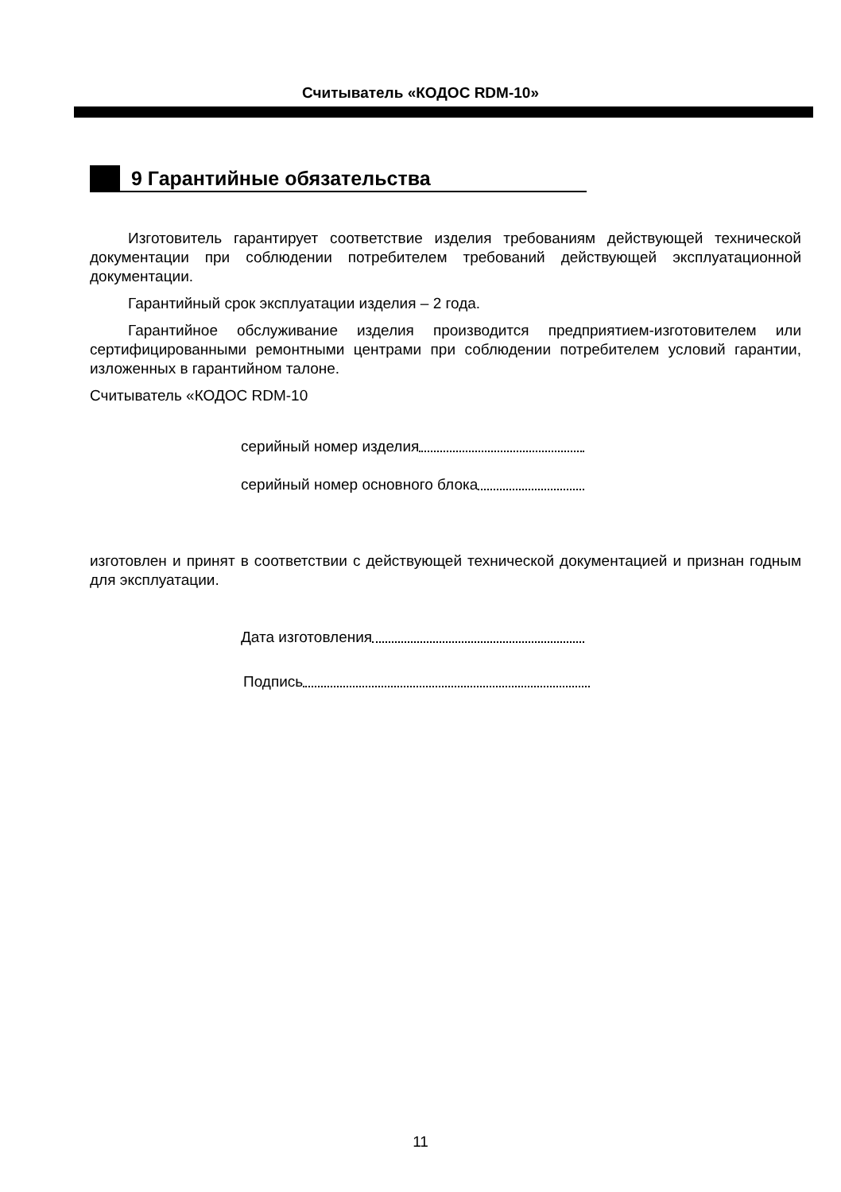Считыватель «КОДОС RDM-10»
9 Гарантийные обязательства
Изготовитель гарантирует соответствие изделия требованиям действующей технической документации при соблюдении потребителем требований действующей эксплуатационной документации.
Гарантийный срок эксплуатации изделия – 2 года.
Гарантийное обслуживание изделия производится предприятием-изготовителем или сертифицированными ремонтными центрами при соблюдении потребителем условий гарантии, изложенных в гарантийном талоне.
Считыватель «КОДОС RDM-10
серийный номер изделия
серийный номер основного блока
изготовлен и принят в соответствии с действующей технической документацией и признан годным для эксплуатации.
Дата изготовления
Подпись
11